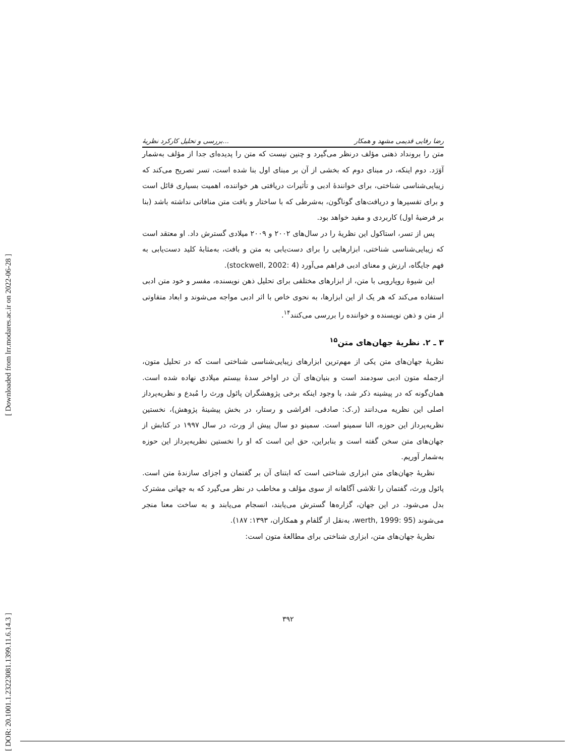[ Downloaded from lrr.modares.ac.ir on 2022-06-28 ]
[ DOR: 20.1001.1.23223081.1399.11.6.14.3 ]
بررسی و تحلیل کارکرد نظریهٔ... رضا رفایی قدیمی مشهد و همکار
متن را برونداد ذهنی مؤلف درنظر می‌گیرد و چنین نیست که متن را پدیده‌ای جدا از مؤلف به‌شمار آوَرَد. دوم اینکه، در مبنای دوم که بخشی از آن بر مبنای اول بنا شده است، تسر تصریح می‌کند که زیبایی‌شناسی شناختی، برای خوانندهٔ ادبی و تأثیرات دریافتی هر خواننده، اهمیت بسیاری قائل است و برای تفسیرها و دریافت‌های گوناگون، به‌شرطی که با ساختار و بافت متن منافاتی نداشته باشد (بنا بر فرضیهٔ اول) کاربردی و مفید خواهد بود.
پس از تسر، استاکول این نظریهٔ را در سال‌های ۲۰۰۲ و ۲۰۰۹ میلادی گسترش داد. او معتقد است که زیبایی‌شناسی شناختی، ابزارهایی را برای دست‌یابی به متن و بافت، به‌مثابهٔ کلید دست‌یابی به فهم جایگاه، ارزش و معنای ادبی فراهم می‌آورد (stockwell, 2002: 4).
این شیوهٔ رویارویی با متن، از ابزارهای مختلفی برای تحلیل ذهن نویسنده، مفسر و خود متن ادبی استفاده می‌کند که هر یک از این ابزارها، به نحوی خاص با اثر ادبی مواجه می‌شوند و ابعاد متفاوتی از متن و ذهن نویسنده و خواننده را بررسی می‌کنند<sup>۱۴</sup>.
۳ ـ ۲. نظریهٔ جهان‌های متن<sup>۱۵</sup>
نظریهٔ جهان‌های متن یکی از مهم‌ترین ابزارهای زیبایی‌شناسی شناختی است که در تحلیل متون، ازجمله متون ادبی سودمند است و بنیان‌های آن در اواخر سدهٔ بیستم میلادی نهاده شده است. همان‌گونه که در پیشینه ذکر شد، با وجود اینکه برخی پژوهشگران پائول ورث را مُبدع و نظریه‌پرداز اصلی این نظریه می‌دانند (ر.ک: صادقی، افراشی و رستار، در بخش پیشینهٔ پژوهش)، نخستین نظریه‌پرداز این حوزه، النا سمینو است. سمینو دو سال پیش از ورث، در سال ۱۹۹۷ در کتابش از جهان‌های متن سخن گفته است و بنابراین، حق این است که او را نخستین نظریه‌پرداز این حوزه به‌شمار آوریم.
نظریهٔ جهان‌های متن ابزاری شناختی است که ابتنای آن بر گفتمان و اجزای سازندهٔ متن است. پائول ورث، گفتمان را تلاشی آگاهانه از سوی مؤلف و مخاطب در نظر می‌گیرد که به جهانی مشترک بدل می‌شود. در این جهان، گزاره‌ها گسترش می‌یابند، انسجام می‌یابند و به ساخت معنا منجر می‌شوند (werth, 1999: 95، به‌نقل از گلفام و همکاران، ۱۳۹۳: ۱۸۷).
نظریهٔ جهان‌های متن، ابزاری شناختی برای مطالعهٔ متون است:
۳۹۲